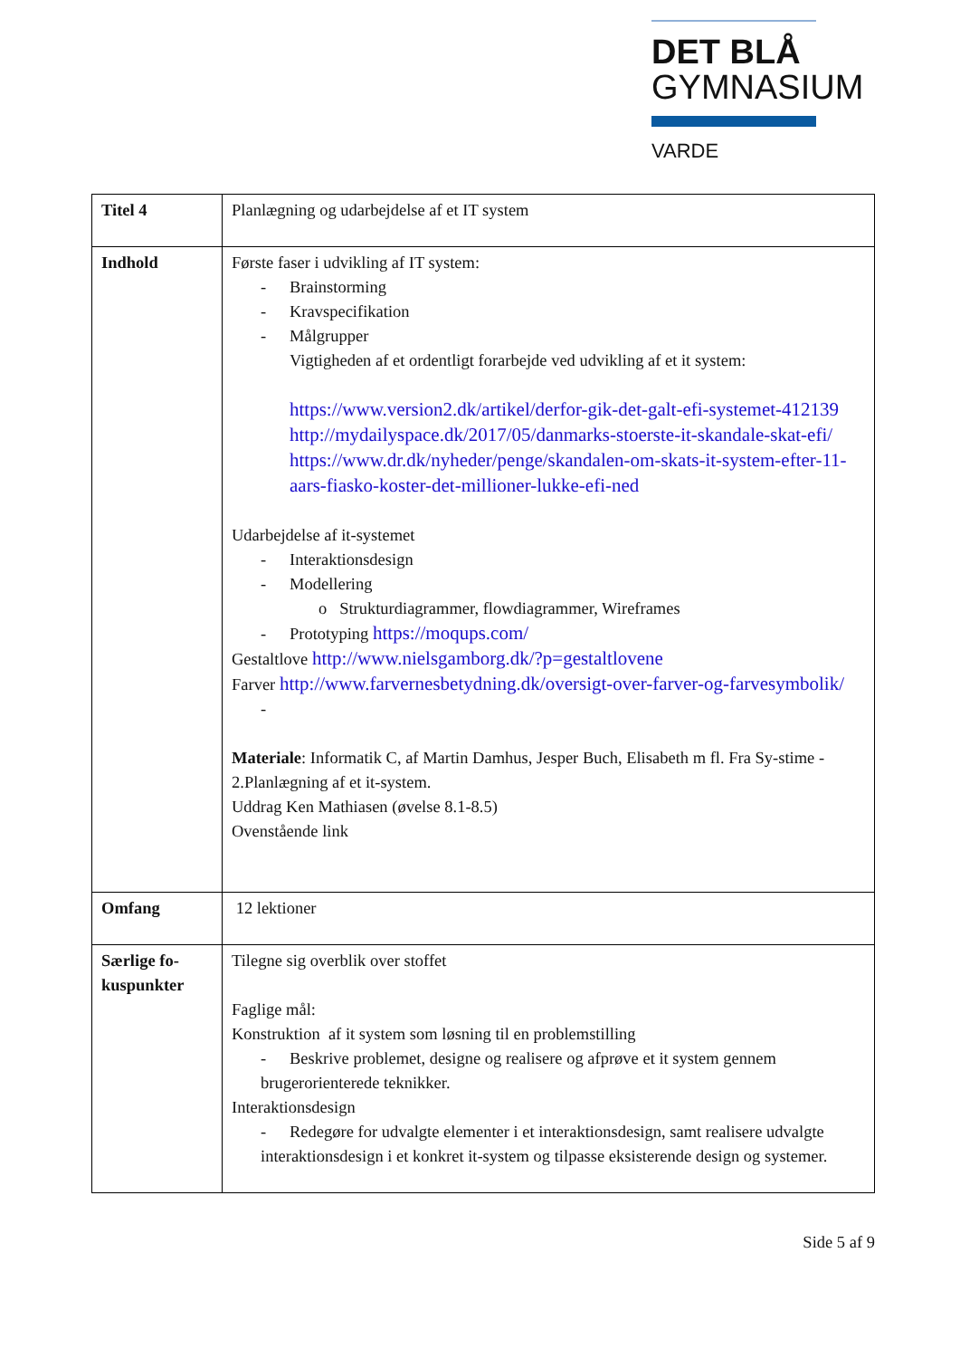DET BLÅ
GYMNASIUM
VARDE
| Titel 4 | Planlægning og udarbejdelse af et IT system |
| Indhold | Første faser i udvikling af IT system: - Brainstorming - Kravspecifikation - Målgrupper Vigtigheden af et ordentligt forarbejde ved udvikling af et it system: https://www.version2.dk/artikel/derfor-gik-det-galt-efi-systemet-412139 http://mydailyspace.dk/2017/05/danmarks-stoerste-it-skandale-skat-efi/ https://www.dr.dk/nyheder/penge/skandalen-om-skats-it-system-efter-11-aars-fiasko-koster-det-millioner-lukke-efi-ned Udarbejdelse af it-systemet - Interaktionsdesign - Modellering o Strukturdiagrammer, flowdiagrammer, Wireframes - Prototyping https://moqups.com/ Gestaltlove http://www.nielsgamborg.dk/?p=gestaltlovene Farver http://www.farvernesbetydning.dk/oversigt-over-farver-og-farvesymbolik/ - Materiale : Informatik C, af Martin Damhus, Jesper Buch, Elisabeth m fl. Fra Sy-stime - 2.Planlægning af et it-system. Uddrag Ken Mathiasen (øvelse 8.1-8.5) Ovenstående link |
| Omfang | 12 lektioner |
| Særlige fo-kuspunkter | Tilegne sig overblik over stoffet Faglige mål: Konstruktion af it system som løsning til en problemstilling - Beskrive problemet, designe og realisere og afprøve et it system gennem brugerorienterede teknikker. Interaktionsdesign - Redegøre for udvalgte elementer i et interaktionsdesign, samt realisere udvalgte interaktionsdesign i et konkret it-system og tilpasse eksisterende design og systemer. |
Side 5 af 9